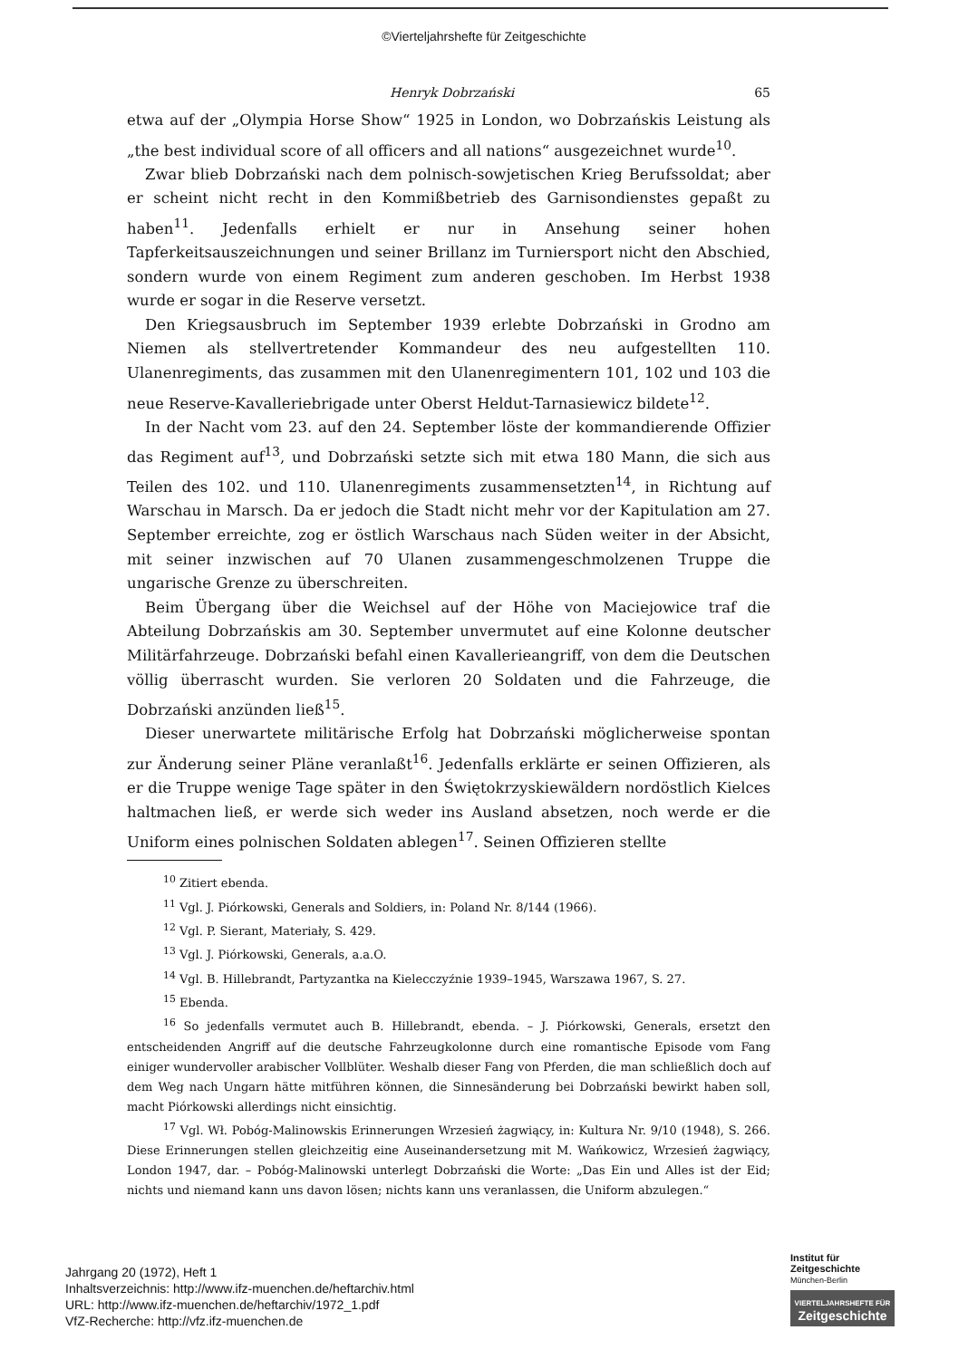©Vierteljahrshefte für Zeitgeschichte
Henryk Dobrzański 65
etwa auf der „Olympia Horse Show“ 1925 in London, wo Dobrzańskis Leistung als „the best individual score of all officers and all nations“ ausgezeichnet wurde<sup>10</sup>.
Zwar blieb Dobrzański nach dem polnisch-sowjetischen Krieg Berufssoldat; aber er scheint nicht recht in den Kommißbetrieb des Garnisondienstes gepaßt zu haben<sup>11</sup>. Jedenfalls erhielt er nur in Ansehung seiner hohen Tapferkeitsauszeichnungen und seiner Brillanz im Turniersport nicht den Abschied, sondern wurde von einem Regiment zum anderen geschoben. Im Herbst 1938 wurde er sogar in die Reserve versetzt.
Den Kriegsausbruch im September 1939 erlebte Dobrzański in Grodno am Niemen als stellvertretender Kommandeur des neu aufgestellten 110. Ulanenregiments, das zusammen mit den Ulanenregimentern 101, 102 und 103 die neue Reserve-Kavalleriebrigade unter Oberst Heldut-Tarnasiewicz bildete<sup>12</sup>.
In der Nacht vom 23. auf den 24. September löste der kommandierende Offizier das Regiment auf<sup>13</sup>, und Dobrzański setzte sich mit etwa 180 Mann, die sich aus Teilen des 102. und 110. Ulanenregiments zusammensetzten<sup>14</sup>, in Richtung auf Warschau in Marsch. Da er jedoch die Stadt nicht mehr vor der Kapitulation am 27. September erreichte, zog er östlich Warschaus nach Süden weiter in der Absicht, mit seiner inzwischen auf 70 Ulanen zusammengeschmolzenen Truppe die ungarische Grenze zu überschreiten.
Beim Übergang über die Weichsel auf der Höhe von Maciejowice traf die Abteilung Dobrzańskis am 30. September unvermutet auf eine Kolonne deutscher Militärfahrzeuge. Dobrzański befahl einen Kavallerieangriff, von dem die Deutschen völlig überrascht wurden. Sie verloren 20 Soldaten und die Fahrzeuge, die Dobrzański anzünden ließ<sup>15</sup>.
Dieser unerwartete militärische Erfolg hat Dobrzański möglicherweise spontan zur Änderung seiner Pläne veranlaßt<sup>16</sup>. Jedenfalls erklärte er seinen Offizieren, als er die Truppe wenige Tage später in den Świętokrzyskiewäldern nordöstlich Kielces haltmachen ließ, er werde sich weder ins Ausland absetzen, noch werde er die Uniform eines polnischen Soldaten ablegen<sup>17</sup>. Seinen Offizieren stellte
<sup>10</sup> Zitiert ebenda.
<sup>11</sup> Vgl. J. Piórkowski, Generals and Soldiers, in: Poland Nr. 8/144 (1966).
<sup>12</sup> Vgl. P. Sierant, Materiały, S. 429.
<sup>13</sup> Vgl. J. Piórkowski, Generals, a.a.O.
<sup>14</sup> Vgl. B. Hillebrandt, Partyzantka na Kielecczyźnie 1939–1945, Warszawa 1967, S. 27.
<sup>15</sup> Ebenda.
<sup>16</sup> So jedenfalls vermutet auch B. Hillebrandt, ebenda. – J. Piórkowski, Generals, ersetzt den entscheidenden Angriff auf die deutsche Fahrzeugkolonne durch eine romantische Episode vom Fang einiger wundervoller arabischer Vollblüter. Weshalb dieser Fang von Pferden, die man schließlich doch auf dem Weg nach Ungarn hätte mitführen können, die Sinnesänderung bei Dobrzański bewirkt haben soll, macht Piórkowski allerdings nicht einsichtig.
<sup>17</sup> Vgl. Wł. Pobóg-Malinowskis Erinnerungen Wrzesień żagwiący, in: Kultura Nr. 9/10 (1948), S. 266. Diese Erinnerungen stellen gleichzeitig eine Auseinandersetzung mit M. Wańkowicz, Wrzesień żagwiący, London 1947, dar. – Pobóg-Malinowski unterlegt Dobrzański die Worte: „Das Ein und Alles ist der Eid; nichts und niemand kann uns davon lösen; nichts kann uns veranlassen, die Uniform abzulegen.“
Jahrgang 20 (1972), Heft 1
Inhaltsverzeichnis: http://www.ifz-muenchen.de/heftarchiv.html
URL: http://www.ifz-muenchen.de/heftarchiv/1972_1.pdf
VfZ-Recherche: http://vfz.ifz-muenchen.de
Institut für
Zeitgeschichte
München-Berlin
VIERTELJAHRSHEFTE FÜR
Zeitgeschichte